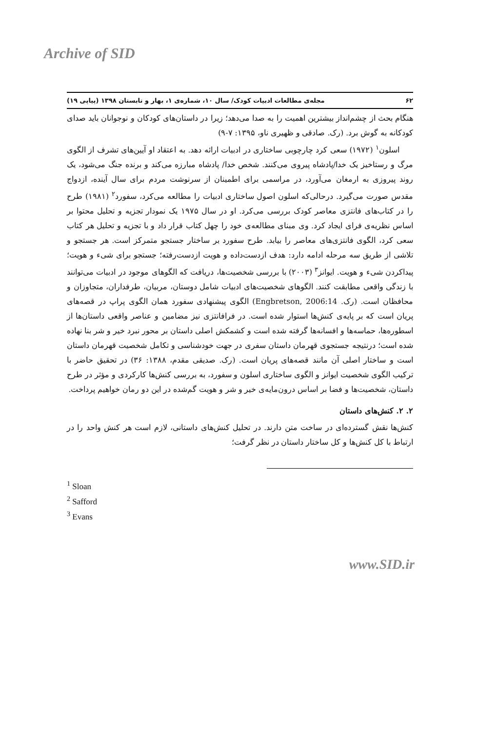Archive of SID
۶۲ مجله‌ی مطالعات ادبیات کودک/ سال ۱۰، شماره‌ی ۱، بهار و تابستان ۱۳۹۸ (پیاپی ۱۹)
هنگام بحث از چشم‌انداز بیشترین اهمیت را به صدا می‌دهد؛ زیرا در داستان‌های کودکان و نوجوانان باید صدای کودکانه به گوش برد. (رک. صادقی و ظهیری ناو، ۱۳۹۵: ۷-۹)
اسلون<sup>۱</sup> (۱۹۷۲) سعی کرد چارچوبی ساختاری در ادبیات ارائه دهد. به اعتقاد او آیین‌های تشرف از الگوی مرگ و رستاخیز یک خدا/پادشاه پیروی می‌کنند. شخص خدا/ پادشاه مبارزه می‌کند و برنده جنگ می‌شود، یک روند پیروزی به ارمغان می‌آورد، در مراسمی برای اطمینان از سرنوشت مردم برای سال آینده، ازدواج مقدس صورت می‌گیرد. درحالی‌که اسلون اصول ساختاری ادبیات را مطالعه می‌کرد، سفورد<sup>۲</sup> (۱۹۸۱) طرح را در کتاب‌های فانتزی معاصر کودک بررسی می‌کرد. او در سال ۱۹۷۵ یک نمودار تجزیه و تحلیل محتوا بر اساس نظریه‌ی فرای ایجاد کرد. وی مبنای مطالعه‌ی خود را چهل کتاب قرار داد و با تجزیه و تحلیل هر کتاب سعی کرد، الگوی فانتزی‌های معاصر را بیابد. طرح سفورد بر ساختار جستجو متمرکز است. هر جستجو و تلاشی از طریق سه مرحله ادامه دارد: هدف ازدست‌داده و هویت ازدست‌رفته؛ جستجو برای شیء و هویت؛ پیداکردن شیء و هویت. ایوانز<sup>۳</sup> (۲۰۰۳) با بررسی شخصیت‌ها، دریافت که الگوهای موجود در ادبیات می‌توانند با زندگی واقعی مطابقت کنند. الگوهای شخصیت‌های ادبیات شامل دوستان، مربیان، طرفداران، متجاوزان و محافظان است. (رک. Engbretson, 2006:14) الگوی پیشنهادی سفورد همان الگوی پراپ در قصه‌های پریان است که بر پایه‌ی کنش‌ها استوار شده است. در فرافانتزی نیز مضامین و عناصر واقعی داستان‌ها از اسطوره‌ها، حماسه‌ها و افسانه‌ها گرفته شده است و کشمکش اصلی داستان بر محور نبرد خیر و شر بنا نهاده شده است؛ درنتیجه جستجوی قهرمان داستان سفری در جهت خودشناسی و تکامل شخصیت قهرمان داستان است و ساختار اصلی آن مانند قصه‌های پریان است. (رک. صدیقی مقدم، ۱۳۸۸: ۳۶) در تحقیق حاضر با ترکیب الگوی شخصیت ایوانز و الگوی ساختاری اسلون و سفورد، به بررسی کنش‌ها کارکردی و مؤثر در طرح داستان، شخصیت‌ها و فضا بر اساس درون‌مایه‌ی خیر و شر و هویت گم‌شده در این دو رمان خواهیم پرداخت.
۲. ۲. کنش‌های داستان
کنش‌ها نقش گسترده‌ای در ساخت متن دارند. در تحلیل کنش‌های داستانی، لازم است هر کنش واحد را در ارتباط با کل کنش‌ها و کل ساختار داستان در نظر گرفت؛
<sup>1</sup> Sloan
<sup>2</sup> Safford
<sup>3</sup> Evans
www.SID.ir